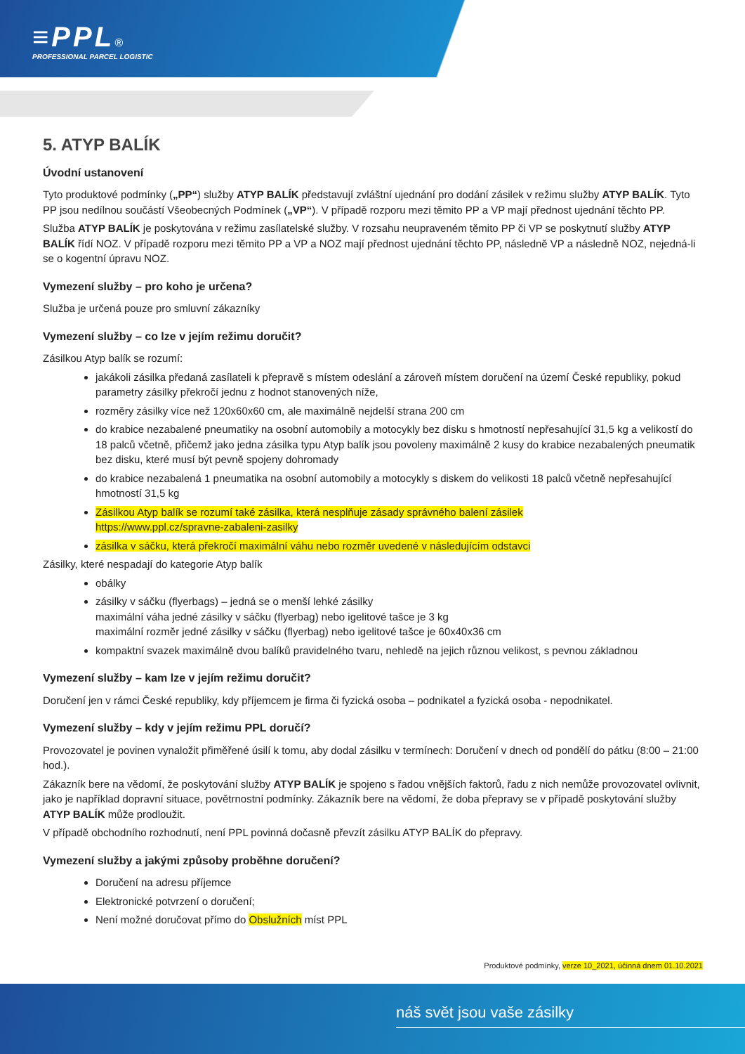≡PPL®
PROFESSIONAL PARCEL LOGISTIC
5. ATYP BALÍK
Úvodní ustanovení
Tyto produktové podmínky („PP“) služby ATYP BALÍK představují zvláštní ujednání pro dodání zásilek v režimu služby ATYP BALÍK. Tyto PP jsou nedílnou součástí Všeobecných Podmínek („VP“). V případě rozporu mezi těmito PP a VP mají přednost ujednání těchto PP.
Služba ATYP BALÍK je poskytována v režimu zasílatelské služby. V rozsahu neupraveném těmito PP či VP se poskytnutí služby ATYP BALÍK řídí NOZ. V případě rozporu mezi těmito PP a VP a NOZ mají přednost ujednání těchto PP, následně VP a následně NOZ, nejedná-li se o kogentní úpravu NOZ.
Vymezení služby – pro koho je určena?
Služba je určená pouze pro smluvní zákazníky
Vymezení služby – co lze v jejím režimu doručit?
Zásilkou Atyp balík se rozumí:
jakákoli zásilka předaná zasílateli k přepravě s místem odeslání a zároveň místem doručení na území České republiky, pokud parametry zásilky překročí jednu z hodnot stanovených níže,
rozměry zásilky více než 120x60x60 cm, ale maximálně nejdelší strana 200 cm
do krabice nezabalené pneumatiky na osobní automobily a motocykly bez disku s hmotností nepřesahující 31,5 kg a velikostí do 18 palců včetně, přičemž jako jedna zásilka typu Atyp balík jsou povoleny maximálně 2 kusy do krabice nezabalených pneumatik bez disku, které musí být pevně spojeny dohromady
do krabice nezabalená 1 pneumatika na osobní automobily a motocykly s diskem do velikosti 18 palců včetně nepřesahující hmotností 31,5 kg
Zásilkou Atyp balík se rozumí také zásilka, která nesplňuje zásady správného balení zásilek
https://www.ppl.cz/spravne-zabaleni-zasilky
zásilka v sáčku, která překročí maximální váhu nebo rozměr uvedené v následujícím odstavci
Zásilky, které nespadají do kategorie Atyp balík
obálky
zásilky v sáčku (flyerbags) – jedná se o menší lehké zásilky
maximální váha jedné zásilky v sáčku (flyerbag) nebo igelitové tašce je 3 kg
maximální rozměr jedné zásilky v sáčku (flyerbag) nebo igelitové tašce je 60x40x36 cm
kompaktní svazek maximálně dvou balíků pravidelného tvaru, nehledě na jejich různou velikost, s pevnou základnou
Vymezení služby – kam lze v jejím režimu doručit?
Doručení jen v rámci České republiky, kdy příjemcem je firma či fyzická osoba – podnikatel a fyzická osoba - nepodnikatel.
Vymezení služby – kdy v jejím režimu PPL doručí?
Provozovatel je povinen vynaložit přiměřené úsilí k tomu, aby dodal zásilku v termínech: Doručení v dnech od pondělí do pátku (8:00 – 21:00 hod.).
Zákazník bere na vědomí, že poskytování služby ATYP BALÍK je spojeno s řadou vnějších faktorů, řadu z nich nemůže provozovatel ovlivnit, jako je například dopravní situace, povětrnostní podmínky. Zákazník bere na vědomí, že doba přepravy se v případě poskytování služby ATYP BALÍK může prodloužit.
V případě obchodního rozhodnutí, není PPL povinná dočasně převzít zásilku ATYP BALÍK do přepravy.
Vymezení služby a jakými způsoby proběhne doručení?
Doručení na adresu příjemce
Elektronické potvrzení o doručení;
Není možné doručovat přímo do Obslužních míst PPL
Produktové podmínky, verze 10_2021, účinná dnem 01.10.2021
náš svět jsou vaše zásilky